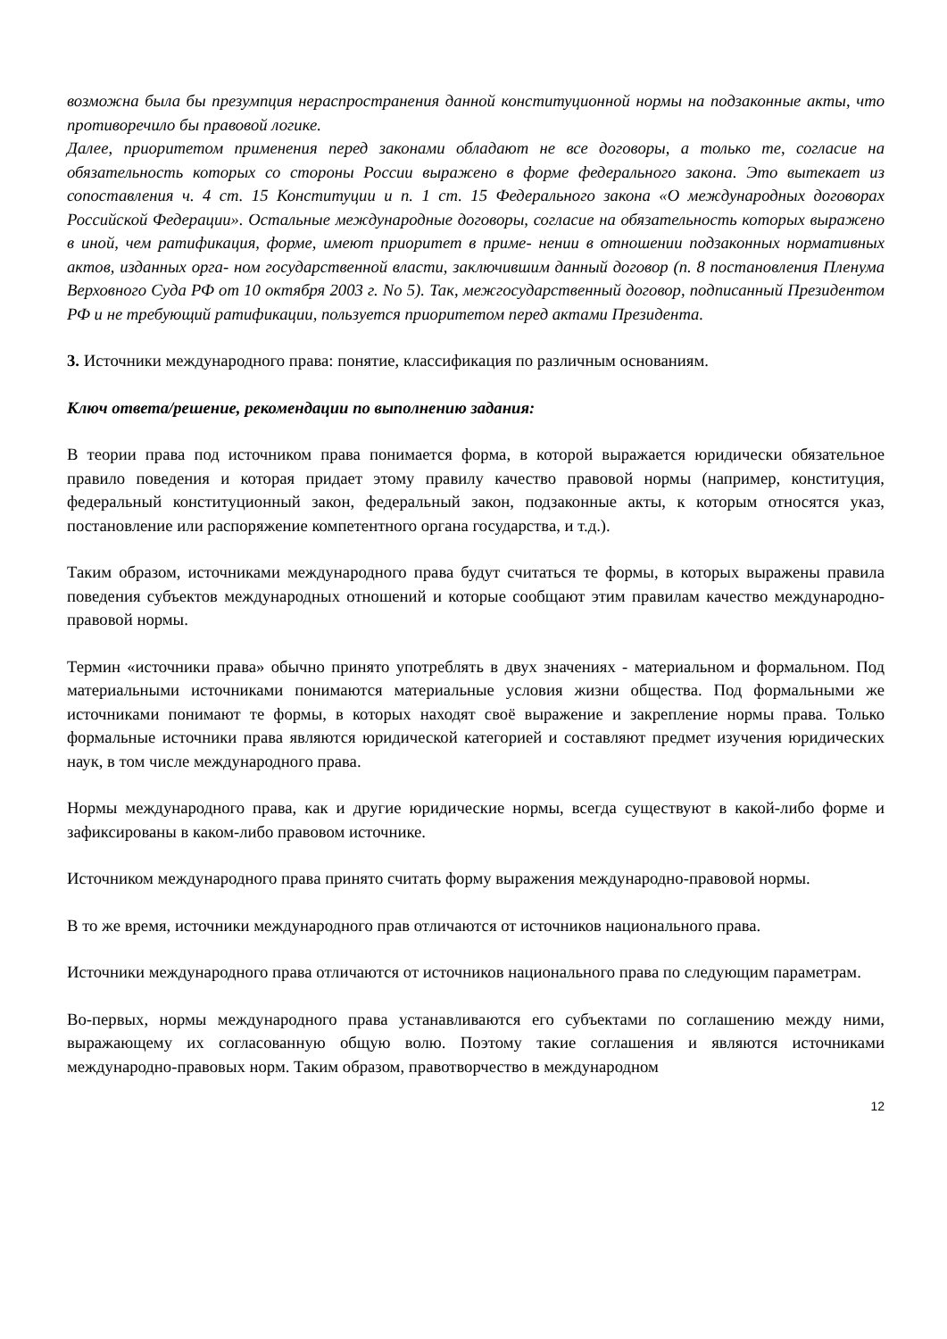возможна была бы презумпция нераспространения данной конституционной нормы на подзаконные акты, что противоречило бы правовой логике.
Далее, приоритетом применения перед законами обладают не все договоры, а только те, согласие на обязательность которых со стороны России выражено в форме федерального закона. Это вытекает из сопоставления ч. 4 ст. 15 Конституции и п. 1 ст. 15 Федерального закона «О международных договорах Российской Федерации». Остальные международные договоры, согласие на обязательность которых выражено в иной, чем ратификация, форме, имеют приоритет в приме- нении в отношении подзаконных нормативных актов, изданных орга- ном государственной власти, заключившим данный договор (п. 8 постановления Пленума Верховного Суда РФ от 10 октября 2003 г. No 5). Так, межгосударственный договор, подписанный Президентом РФ и не требующий ратификации, пользуется приоритетом перед актами Президента.
3. Источники международного права: понятие, классификация по различным основаниям.
Ключ ответа/решение, рекомендации по выполнению задания:
В теории права под источником права понимается форма, в которой выражается юридически обязательное правило поведения и которая придает этому правилу качество правовой нормы (например, конституция, федеральный конституционный закон, федеральный закон, подзаконные акты, к которым относятся указ, постановление или распоряжение компетентного органа государства, и т.д.).
Таким образом, источниками международного права будут считаться те формы, в которых выражены правила поведения субъектов международных отношений и которые сообщают этим правилам качество международно-правовой нормы.
Термин «источники права» обычно принято употреблять в двух значениях - материальном и формальном. Под материальными источниками понимаются материальные условия жизни общества. Под формальными же источниками понимают те формы, в которых находят своё выражение и закрепление нормы права. Только формальные источники права являются юридической категорией и составляют предмет изучения юридических наук, в том числе международного права.
Нормы международного права, как и другие юридические нормы, всегда существуют в какой-либо форме и зафиксированы в каком-либо правовом источнике.
Источником международного права принято считать форму выражения международно-правовой нормы.
В то же время, источники международного прав отличаются от источников национального права.
Источники международного права отличаются от источников национального права по следующим параметрам.
Во-первых, нормы международного права устанавливаются его субъектами по соглашению между ними, выражающему их согласованную общую волю. Поэтому такие соглашения и являются источниками международно-правовых норм. Таким образом, правотворчество в международном
12